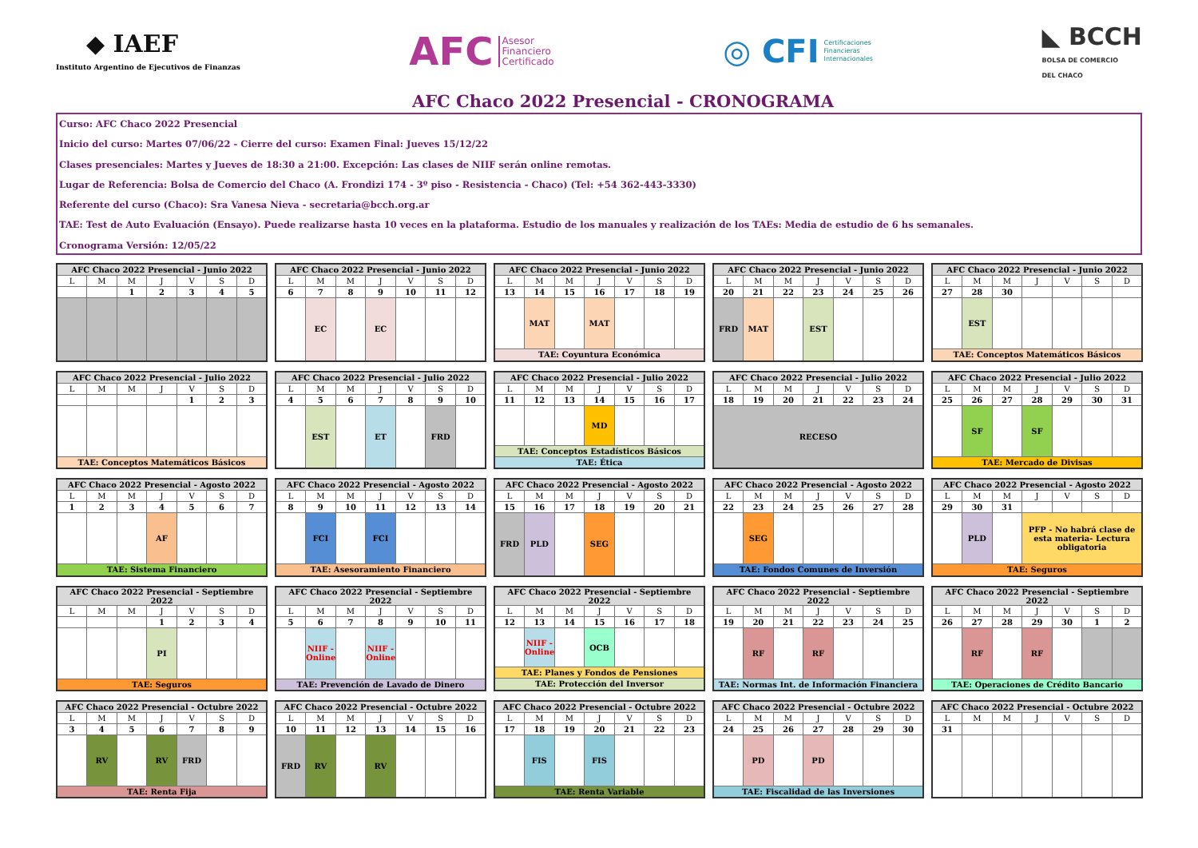◆ IAEF
Instituto Argentino de Ejecutivos de Finanzas
AFC Asesor
Financiero
Certificado
◎ CFI Certificaciones
Financieras
Internacionales
◣ BCCH
BOLSA DE COMERCIO
DEL CHACO
AFC Chaco 2022 Presencial - CRONOGRAMA
Curso: AFC Chaco 2022 Presencial
Inicio del curso: Martes 07/06/22 - Cierre del curso: Examen Final: Jueves 15/12/22
Clases presenciales: Martes y Jueves de 18:30 a 21:00. Excepción: Las clases de NIIF serán online remotas.
Lugar de Referencia: Bolsa de Comercio del Chaco (A. Frondizi 174 - 3º piso - Resistencia - Chaco) (Tel: +54 362-443-3330)
Referente del curso (Chaco): Sra Vanesa Nieva - secretaria@bcch.org.ar
TAE: Test de Auto Evaluación (Ensayo). Puede realizarse hasta 10 veces en la plataforma. Estudio de los manuales y realización de los TAEs: Media de estudio de 6 hs semanales.
Cronograma Versión: 12/05/22
| AFC Chaco 2022 Presencial - Junio 2022 | | | | | | |
| --- | --- | --- | --- | --- | --- | --- |
| L | M | M | J | V | S | D |
| | | 1 | 2 | 3 | 4 | 5 |
| AFC Chaco 2022 Presencial - Junio 2022 | | | | | | |
| --- | --- | --- | --- | --- | --- | --- |
| L | M | M | J | V | S | D |
| 6 | 7 | 8 | 9 | 10 | 11 | 12 |
| | EC | | EC | | | |
| AFC Chaco 2022 Presencial - Junio 2022 | | | | | | |
| --- | --- | --- | --- | --- | --- | --- |
| L | M | M | J | V | S | D |
| 13 | 14 | 15 | 16 | 17 | 18 | 19 |
| | MAT | | MAT | | | |
| TAE: Coyuntura Económica | | | | | | |
| AFC Chaco 2022 Presencial - Junio 2022 | | | | | | |
| --- | --- | --- | --- | --- | --- | --- |
| L | M | M | J | V | S | D |
| 20 | 21 | 22 | 23 | 24 | 25 | 26 |
| FRD | MAT | | EST | | | |
| AFC Chaco 2022 Presencial - Junio 2022 | | | | | | |
| --- | --- | --- | --- | --- | --- | --- |
| L | M | M | J | V | S | D |
| 27 | 28 | 30 | | | | |
| | EST | | | | | |
| TAE: Conceptos Matemáticos Básicos | | | | | | |
| AFC Chaco 2022 Presencial - Julio 2022 | | | | | | |
| --- | --- | --- | --- | --- | --- | --- |
| L | M | M | J | V | S | D |
| | | | | 1 | 2 | 3 |
| TAE: Conceptos Matemáticos Básicos | | | | | | |
| AFC Chaco 2022 Presencial - Julio 2022 | | | | | | |
| --- | --- | --- | --- | --- | --- | --- |
| L | M | M | J | V | S | D |
| 4 | 5 | 6 | 7 | 8 | 9 | 10 |
| | EST | | ET | | FRD | |
| AFC Chaco 2022 Presencial - Julio 2022 | | | | | | |
| --- | --- | --- | --- | --- | --- | --- |
| L | M | M | J | V | S | D |
| 11 | 12 | 13 | 14 | 15 | 16 | 17 |
| | | | MD | | | |
| TAE: Conceptos Estadísticos Básicos | | | | | | |
| TAE: Ética | | | | | | |
| AFC Chaco 2022 Presencial - Julio 2022 | | | | | | |
| --- | --- | --- | --- | --- | --- | --- |
| L | M | M | J | V | S | D |
| 18 | 19 | 20 | 21 | 22 | 23 | 24 |
| RECESO | | | | | | |
| AFC Chaco 2022 Presencial - Julio 2022 | | | | | | |
| --- | --- | --- | --- | --- | --- | --- |
| L | M | M | J | V | S | D |
| 25 | 26 | 27 | 28 | 29 | 30 | 31 |
| | SF | | SF | | | |
| TAE: Mercado de Divisas | | | | | | |
| AFC Chaco 2022 Presencial - Agosto 2022 | | | | | | |
| --- | --- | --- | --- | --- | --- | --- |
| L | M | M | J | V | S | D |
| 1 | 2 | 3 | 4 | 5 | 6 | 7 |
| | | | AF | | | |
| TAE: Sistema Financiero | | | | | | |
| AFC Chaco 2022 Presencial - Agosto 2022 | | | | | | |
| --- | --- | --- | --- | --- | --- | --- |
| L | M | M | J | V | S | D |
| 8 | 9 | 10 | 11 | 12 | 13 | 14 |
| | FCI | | FCI | | | |
| TAE: Asesoramiento Financiero | | | | | | |
| AFC Chaco 2022 Presencial - Agosto 2022 | | | | | | |
| --- | --- | --- | --- | --- | --- | --- |
| L | M | M | J | V | S | D |
| 15 | 16 | 17 | 18 | 19 | 20 | 21 |
| FRD | PLD | | SEG | | | |
| AFC Chaco 2022 Presencial - Agosto 2022 | | | | | | |
| --- | --- | --- | --- | --- | --- | --- |
| L | M | M | J | V | S | D |
| 22 | 23 | 24 | 25 | 26 | 27 | 28 |
| | SEG | | | | | |
| TAE: Fondos Comunes de Inversión | | | | | | |
| AFC Chaco 2022 Presencial - Agosto 2022 | | | | | | |
| --- | --- | --- | --- | --- | --- | --- |
| L | M | M | J | V | S | D |
| 29 | 30 | 31 | | | | |
| | PLD | | PFP - No habrá clase de esta materia- Lectura obligatoria | | | |
| TAE: Seguros | | | | | | |
| AFC Chaco 2022 Presencial - Septiembre 2022 | | | | | | |
| --- | --- | --- | --- | --- | --- | --- |
| L | M | M | J | V | S | D |
| | | | 1 | 2 | 3 | 4 |
| | | | PI | | | |
| TAE: Seguros | | | | | | |
| AFC Chaco 2022 Presencial - Septiembre 2022 | | | | | | |
| --- | --- | --- | --- | --- | --- | --- |
| L | M | M | J | V | S | D |
| 5 | 6 | 7 | 8 | 9 | 10 | 11 |
| | NIIF - Online | | NIIF - Online | | | |
| TAE: Prevención de Lavado de Dinero | | | | | | |
| AFC Chaco 2022 Presencial - Septiembre 2022 | | | | | | |
| --- | --- | --- | --- | --- | --- | --- |
| L | M | M | J | V | S | D |
| 12 | 13 | 14 | 15 | 16 | 17 | 18 |
| | NIIF - Online | | OCB | | | |
| TAE: Planes y Fondos de Pensiones | | | | | | |
| TAE: Protección del Inversor | | | | | | |
| AFC Chaco 2022 Presencial - Septiembre 2022 | | | | | | |
| --- | --- | --- | --- | --- | --- | --- |
| L | M | M | J | V | S | D |
| 19 | 20 | 21 | 22 | 23 | 24 | 25 |
| | RF | | RF | | | |
| TAE: Normas Int. de Información Financiera | | | | | | |
| AFC Chaco 2022 Presencial - Septiembre 2022 | | | | | | |
| --- | --- | --- | --- | --- | --- | --- |
| L | M | M | J | V | S | D |
| 26 | 27 | 28 | 29 | 30 | 1 | 2 |
| | RF | | RF | | | |
| TAE: Operaciones de Crédito Bancario | | | | | | |
| AFC Chaco 2022 Presencial - Octubre 2022 | | | | | | |
| --- | --- | --- | --- | --- | --- | --- |
| L | M | M | J | V | S | D |
| 3 | 4 | 5 | 6 | 7 | 8 | 9 |
| | RV | | RV | FRD | | |
| TAE: Renta Fija | | | | | | |
| AFC Chaco 2022 Presencial - Octubre 2022 | | | | | | |
| --- | --- | --- | --- | --- | --- | --- |
| L | M | M | J | V | S | D |
| 10 | 11 | 12 | 13 | 14 | 15 | 16 |
| FRD | RV | | RV | | | |
| AFC Chaco 2022 Presencial - Octubre 2022 | | | | | | |
| --- | --- | --- | --- | --- | --- | --- |
| L | M | M | J | V | S | D |
| 17 | 18 | 19 | 20 | 21 | 22 | 23 |
| | FIS | | FIS | | | |
| TAE: Renta Variable | | | | | | |
| AFC Chaco 2022 Presencial - Octubre 2022 | | | | | | |
| --- | --- | --- | --- | --- | --- | --- |
| L | M | M | J | V | S | D |
| 24 | 25 | 26 | 27 | 28 | 29 | 30 |
| | PD | | PD | | | |
| TAE: Fiscalidad de las Inversiones | | | | | | |
| AFC Chaco 2022 Presencial - Octubre 2022 | | | | | | |
| --- | --- | --- | --- | --- | --- | --- |
| L | M | M | J | V | S | D |
| 31 | | | | | | |